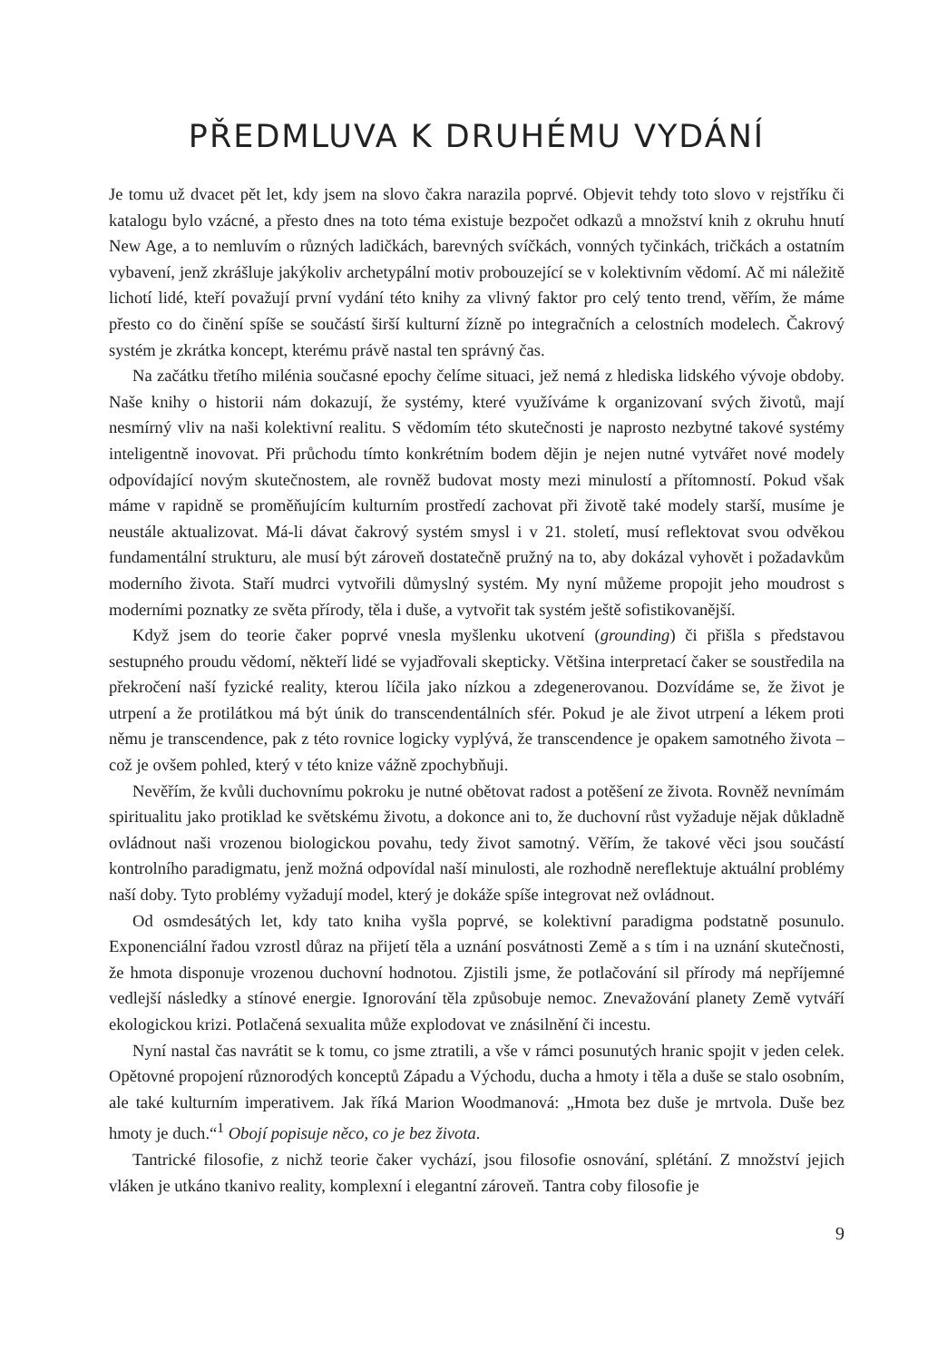PŘEDMLUVA K DRUHÉMU VYDÁNÍ
Je tomu už dvacet pět let, kdy jsem na slovo čakra narazila poprvé. Objevit tehdy toto slovo v rejstříku či katalogu bylo vzácné, a přesto dnes na toto téma existuje bezpočet odkazů a množství knih z okruhu hnutí New Age, a to nemluvím o různých ladičkách, barevných svíčkách, vonných tyčinkách, tričkách a ostatním vybavení, jenž zkrášluje jakýkoliv archetypální motiv probouzející se v kolektivním vědomí. Ač mi náležitě lichotí lidé, kteří považují první vydání této knihy za vlivný faktor pro celý tento trend, věřím, že máme přesto co do činění spíše se součástí širší kulturní žízně po integračních a celostních modelech. Čakrový systém je zkrátka koncept, kterému právě nastal ten správný čas.
Na začátku třetího milénia současné epochy čelíme situaci, jež nemá z hlediska lidského vývoje obdoby. Naše knihy o historii nám dokazují, že systémy, které využíváme k organizovaní svých životů, mají nesmírný vliv na naši kolektivní realitu. S vědomím této skutečnosti je naprosto nezbytné takové systémy inteligentně inovovat. Při průchodu tímto konkrétním bodem dějin je nejen nutné vytvářet nové modely odpovídající novým skutečnostem, ale rovněž budovat mosty mezi minulostí a přítomností. Pokud však máme v rapidně se proměňujícím kulturním prostředí zachovat při životě také modely starší, musíme je neustále aktualizovat. Má-li dávat čakrový systém smysl i v 21. století, musí reflektovat svou odvěkou fundamentální strukturu, ale musí být zároveň dostatečně pružný na to, aby dokázal vyhovět i požadavkům moderního života. Staří mudrci vytvořili důmyslný systém. My nyní můžeme propojit jeho moudrost s moderními poznatky ze světa přírody, těla i duše, a vytvořit tak systém ještě sofistikovanější.
Když jsem do teorie čaker poprvé vnesla myšlenku ukotvení (grounding) či přišla s představou sestupného proudu vědomí, někteří lidé se vyjadřovali skepticky. Většina interpretací čaker se soustředila na překročení naší fyzické reality, kterou líčila jako nízkou a zdegenerovanou. Dozvídáme se, že život je utrpení a že protilátkou má být únik do transcendentálních sfér. Pokud je ale život utrpení a lékem proti němu je transcendence, pak z této rovnice logicky vyplývá, že transcendence je opakem samotného života – což je ovšem pohled, který v této knize vážně zpochybňuji.
Nevěřím, že kvůli duchovnímu pokroku je nutné obětovat radost a potěšení ze života. Rovněž nevnímám spiritualitu jako protiklad ke světskému životu, a dokonce ani to, že duchovní růst vyžaduje nějak důkladně ovládnout naši vrozenou biologickou povahu, tedy život samotný. Věřím, že takové věci jsou součástí kontrolního paradigmatu, jenž možná odpovídal naší minulosti, ale rozhodně nereflektuje aktuální problémy naší doby. Tyto problémy vyžadují model, který je dokáže spíše integrovat než ovládnout.
Od osmdesátých let, kdy tato kniha vyšla poprvé, se kolektivní paradigma podstatně posunulo. Exponenciální řadou vzrostl důraz na přijetí těla a uznání posvátnosti Země a s tím i na uznání skutečnosti, že hmota disponuje vrozenou duchovní hodnotou. Zjistili jsme, že potlačování sil přírody má nepříjemné vedlejší následky a stínové energie. Ignorování těla způsobuje nemoc. Znevažování planety Země vytváří ekologickou krizi. Potlačená sexualita může explodovat ve znásilnění či incestu.
Nyní nastal čas navrátit se k tomu, co jsme ztratili, a vše v rámci posunutých hranic spojit v jeden celek. Opětovné propojení různorodých konceptů Západu a Východu, ducha a hmoty i těla a duše se stalo osobním, ale také kulturním imperativem. Jak říká Marion Woodmanová: „Hmota bez duše je mrtvola. Duše bez hmoty je duch.“<sup>1</sup> Obojí popisuje něco, co je bez života.
Tantrické filosofie, z nichž teorie čaker vychází, jsou filosofie osnování, splétání. Z množství jejich vláken je utkáno tkanivo reality, komplexní i elegantní zároveň. Tantra coby filosofie je
9